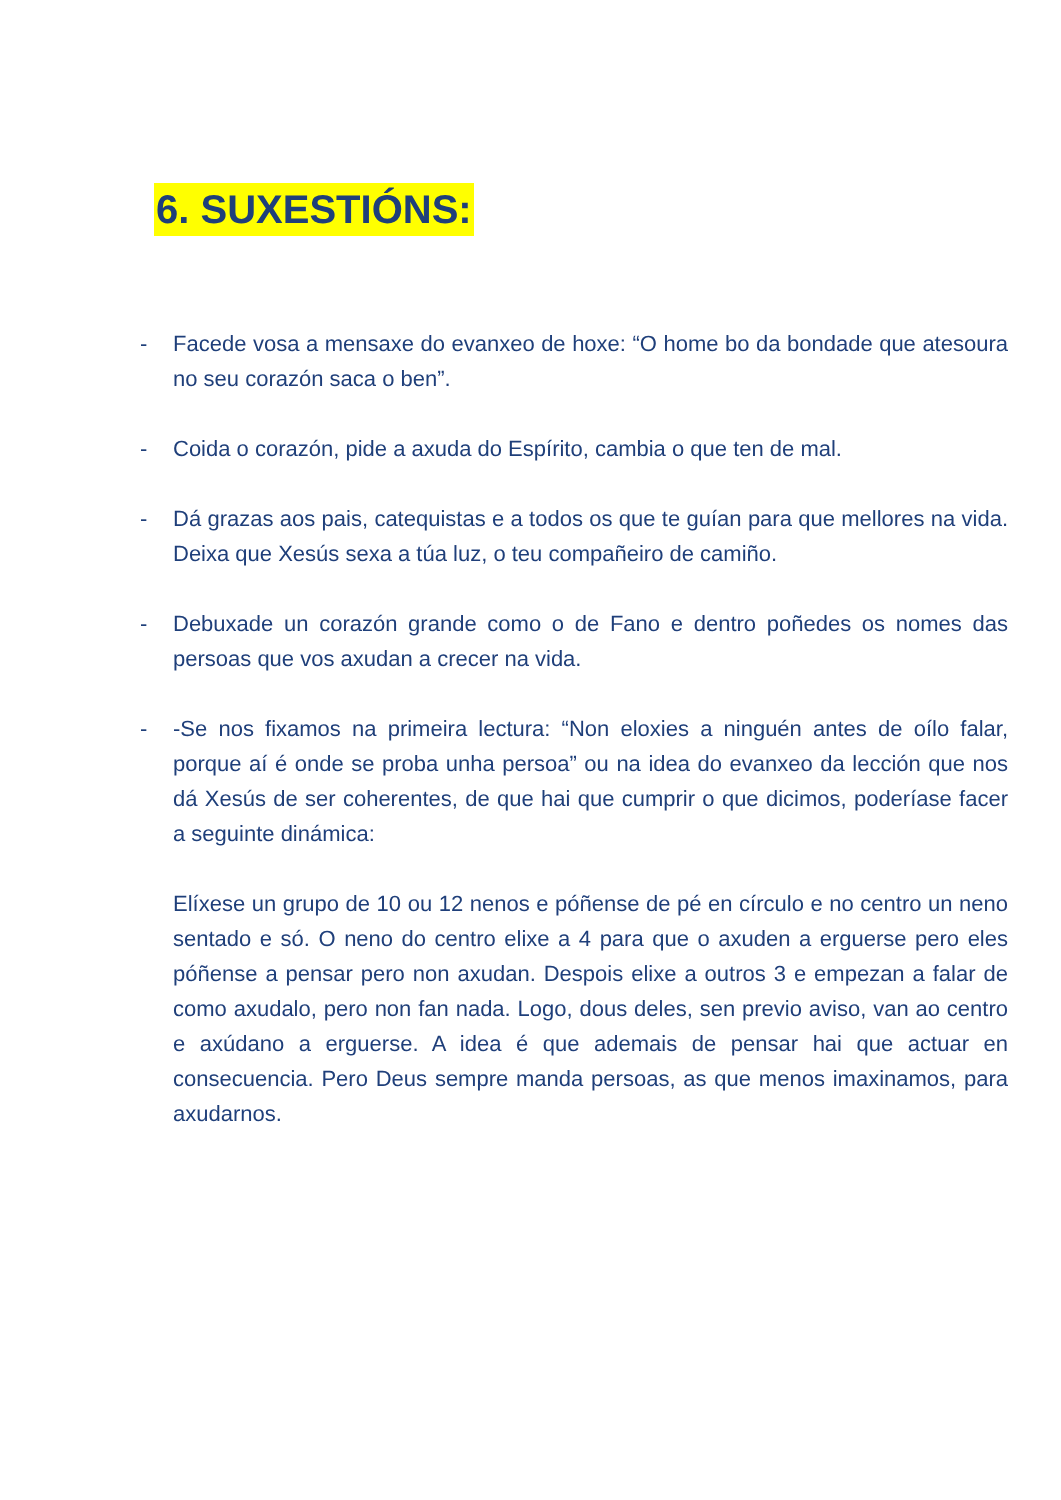6. SUXESTIÓNS:
- Facede vosa a mensaxe do evanxeo de hoxe: “O home bo da bondade que atesoura no seu corazón saca o ben”.
- Coida o corazón, pide a axuda do Espírito, cambia o que ten de mal.
- Dá grazas aos pais, catequistas e a todos os que te guían para que mellores na vida. Deixa que Xesús sexa a túa luz, o teu compañeiro de camiño.
- Debuxade un corazón grande como o de Fano e dentro poñedes os nomes das persoas que vos axudan a crecer na vida.
- -Se nos fixamos na primeira lectura: “Non eloxies a ninguén antes de oílo falar, porque aí é onde se proba unha persoa” ou na idea do evanxeo da lección que nos dá Xesús de ser coherentes, de que hai que cumprir o que dicimos, poderíase facer a seguinte dinámica:
Elíxese un grupo de 10 ou 12 nenos e póñense de pé en círculo e no centro un neno sentado e só. O neno do centro elixe a 4 para que o axuden a erguerse pero eles póñense a pensar pero non axudan. Despois elixe a outros 3 e empezan a falar de como axudalo, pero non fan nada. Logo, dous deles, sen previo aviso, van ao centro e axúdano a erguerse. A idea é que ademais de pensar hai que actuar en consecuencia. Pero Deus sempre manda persoas, as que menos imaxinamos, para axudarnos.